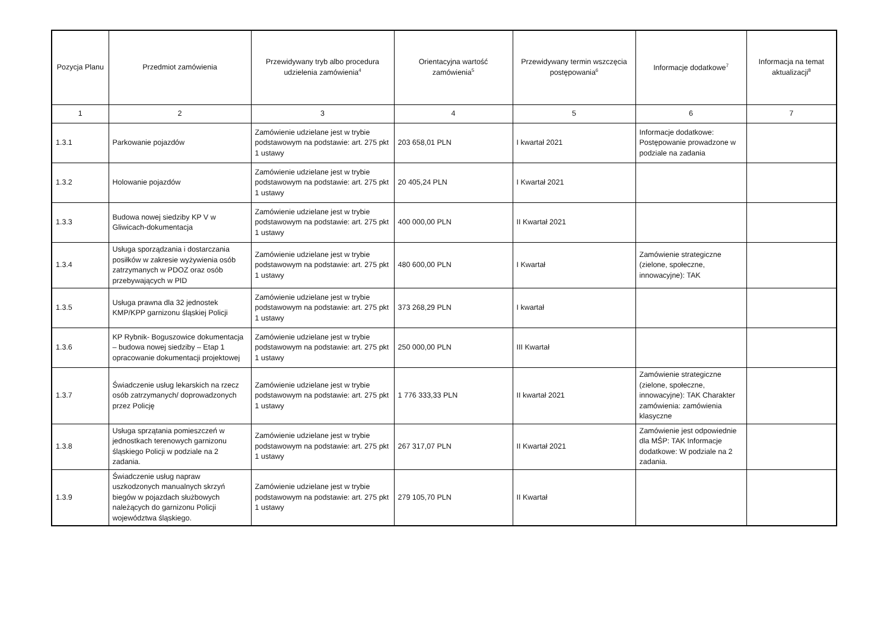| Pozycja Planu | Przedmiot zamówienia | Przewidywany tryb albo procedura udzielenia zamówienia<sup>4</sup> | Orientacyjna wartość zamówienia<sup>5</sup> | Przewidywany termin wszczęcia postępowania<sup>6</sup> | Informacje dodatkowe<sup>7</sup> | Informacja na temat aktualizacji<sup>8</sup> |
| --- | --- | --- | --- | --- | --- | --- |
| 1 | 2 | 3 | 4 | 5 | 6 | 7 |
| 1.3.1 | Parkowanie pojazdów | Zamówienie udzielane jest w trybie podstawowym na podstawie: art. 275 pkt 1 ustawy | 203 658,01 PLN | I kwartał 2021 | Informacje dodatkowe: Postępowanie prowadzone w podziale na zadania | |
| 1.3.2 | Holowanie pojazdów | Zamówienie udzielane jest w trybie podstawowym na podstawie: art. 275 pkt 1 ustawy | 20 405,24 PLN | I Kwartał 2021 | | |
| 1.3.3 | Budowa nowej siedziby KP V w Gliwicach-dokumentacja | Zamówienie udzielane jest w trybie podstawowym na podstawie: art. 275 pkt 1 ustawy | 400 000,00 PLN | II Kwartał 2021 | | |
| 1.3.4 | Usługa sporządzania i dostarczania posiłków w zakresie wyżywienia osób zatrzymanych w PDOZ oraz osób przebywających w PID | Zamówienie udzielane jest w trybie podstawowym na podstawie: art. 275 pkt 1 ustawy | 480 600,00 PLN | I Kwartał | Zamówienie strategiczne (zielone, społeczne, innowacyjne): TAK | |
| 1.3.5 | Usługa prawna dla 32 jednostek KMP/KPP garnizonu śląskiej Policji | Zamówienie udzielane jest w trybie podstawowym na podstawie: art. 275 pkt 1 ustawy | 373 268,29 PLN | I kwartał | | |
| 1.3.6 | KP Rybnik- Boguszowice dokumentacja – budowa nowej siedziby – Etap 1 opracowanie dokumentacji projektowej | Zamówienie udzielane jest w trybie podstawowym na podstawie: art. 275 pkt 1 ustawy | 250 000,00 PLN | III Kwartał | | |
| 1.3.7 | Świadczenie usług lekarskich na rzecz osób zatrzymanych/ doprowadzonych przez Policję | Zamówienie udzielane jest w trybie podstawowym na podstawie: art. 275 pkt 1 ustawy | 1 776 333,33 PLN | II kwartał 2021 | Zamówienie strategiczne (zielone, społeczne, innowacyjne): TAK Charakter zamówienia: zamówienia klasyczne | |
| 1.3.8 | Usługa sprzątania pomieszczeń w jednostkach terenowych garnizonu śląskiego Policji w podziale na 2 zadania. | Zamówienie udzielane jest w trybie podstawowym na podstawie: art. 275 pkt 1 ustawy | 267 317,07 PLN | II Kwartał 2021 | Zamówienie jest odpowiednie dla MŚP: TAK Informacje dodatkowe: W podziale na 2 zadania. | |
| 1.3.9 | Świadczenie usług napraw uszkodzonych manualnych skrzyń biegów w pojazdach służbowych należących do garnizonu Policji województwa śląskiego. | Zamówienie udzielane jest w trybie podstawowym na podstawie: art. 275 pkt 1 ustawy | 279 105,70 PLN | II Kwartał | | |